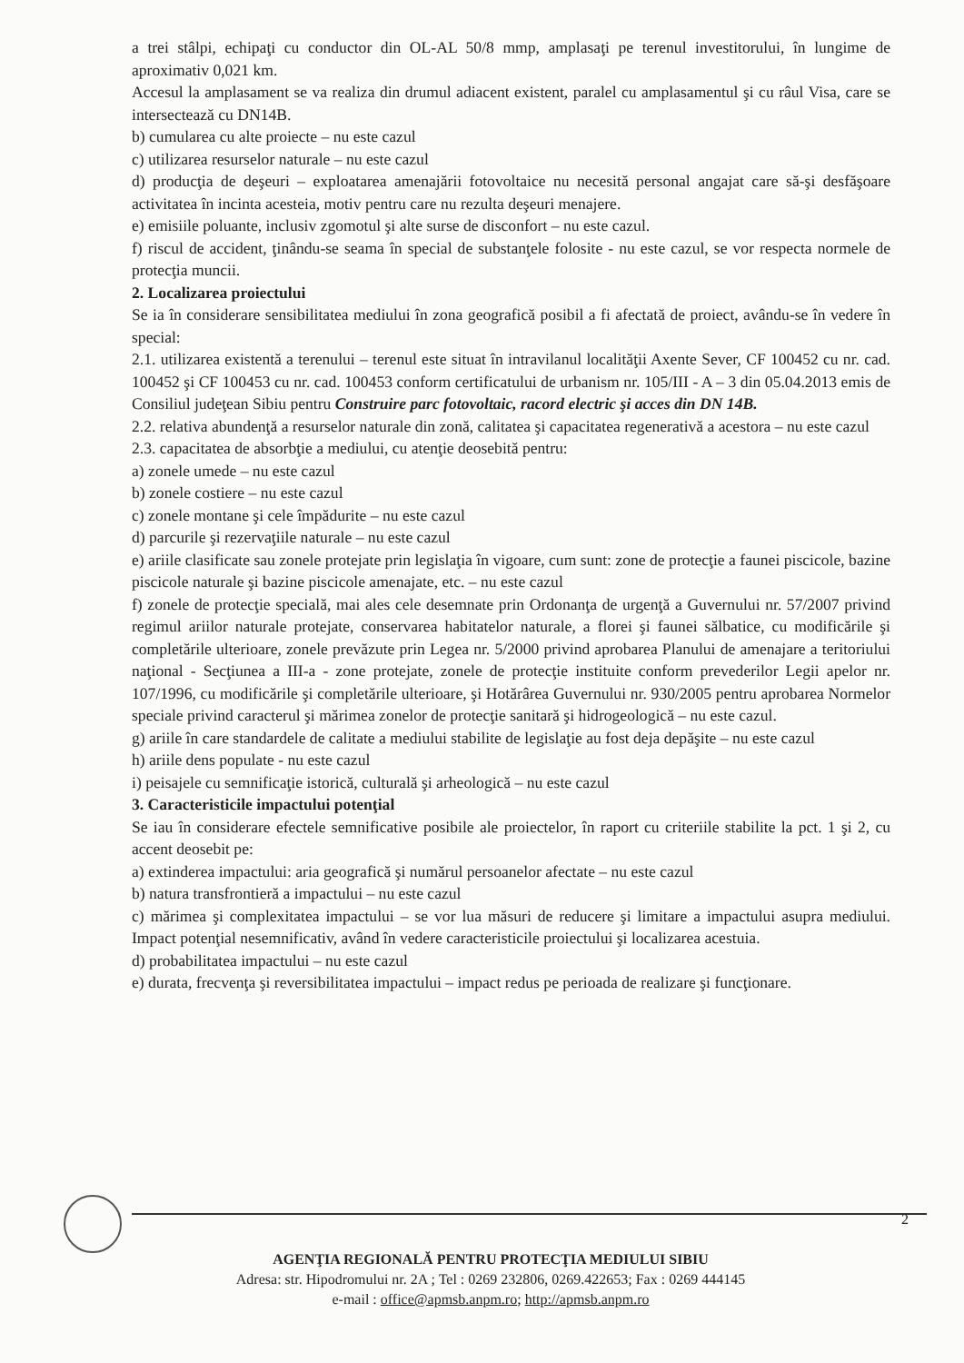a trei stâlpi, echipaţi cu conductor din OL-AL 50/8 mmp, amplasaţi pe terenul investitorului, în lungime de aproximativ 0,021 km.
Accesul la amplasament se va realiza din drumul adiacent existent, paralel cu amplasamentul şi cu râul Visa, care se intersectează cu DN14B.
b) cumularea cu alte proiecte – nu este cazul
c) utilizarea resurselor naturale – nu este cazul
d) producţia de deşeuri – exploatarea amenajării fotovoltaice nu necesită personal angajat care să-şi desfăşoare activitatea în incinta acesteia, motiv pentru care nu rezulta deşeuri menajere.
e) emisiile poluante, inclusiv zgomotul şi alte surse de disconfort – nu este cazul.
f) riscul de accident, ţinându-se seama în special de substanţele folosite - nu este cazul, se vor respecta normele de protecţia muncii.
2. Localizarea proiectului
Se ia în considerare sensibilitatea mediului în zona geografică posibil a fi afectată de proiect, avându-se în vedere în special:
2.1. utilizarea existentă a terenului – terenul este situat în intravilanul localităţii Axente Sever, CF 100452 cu nr. cad. 100452 şi CF 100453 cu nr. cad. 100453 conform certificatului de urbanism nr. 105/III - A – 3 din 05.04.2013 emis de Consiliul judeţean Sibiu pentru Construire parc fotovoltaic, racord electric şi acces din DN 14B.
2.2. relativa abundenţă a resurselor naturale din zonă, calitatea şi capacitatea regenerativă a acestora – nu este cazul
2.3. capacitatea de absorbţie a mediului, cu atenţie deosebită pentru:
a) zonele umede – nu este cazul
b) zonele costiere – nu este cazul
c) zonele montane şi cele împădurite – nu este cazul
d) parcurile şi rezervaţiile naturale – nu este cazul
e) ariile clasificate sau zonele protejate prin legislaţia în vigoare, cum sunt: zone de protecţie a faunei piscicole, bazine piscicole naturale şi bazine piscicole amenajate, etc. – nu este cazul
f) zonele de protecţie specială, mai ales cele desemnate prin Ordonanţa de urgenţă a Guvernului nr. 57/2007 privind regimul ariilor naturale protejate, conservarea habitatelor naturale, a florei şi faunei sălbatice, cu modificările şi completările ulterioare, zonele prevăzute prin Legea nr. 5/2000 privind aprobarea Planului de amenajare a teritoriului naţional - Secţiunea a III-a - zone protejate, zonele de protecţie instituite conform prevederilor Legii apelor nr. 107/1996, cu modificările şi completările ulterioare, şi Hotărârea Guvernului nr. 930/2005 pentru aprobarea Normelor speciale privind caracterul şi mărimea zonelor de protecţie sanitară şi hidrogeologică – nu este cazul.
g) ariile în care standardele de calitate a mediului stabilite de legislaţie au fost deja depăşite – nu este cazul
h) ariile dens populate - nu este cazul
i) peisajele cu semnificaţie istorică, culturală şi arheologică – nu este cazul
3. Caracteristicile impactului potenţial
Se iau în considerare efectele semnificative posibile ale proiectelor, în raport cu criteriile stabilite la pct. 1 şi 2, cu accent deosebit pe:
a) extinderea impactului: aria geografică şi numărul persoanelor afectate – nu este cazul
b) natura transfrontieră a impactului – nu este cazul
c) mărimea şi complexitatea impactului – se vor lua măsuri de reducere şi limitare a impactului asupra mediului. Impact potenţial nesemnificativ, având în vedere caracteristicile proiectului şi localizarea acestuia.
d) probabilitatea impactului – nu este cazul
e) durata, frecvenţa şi reversibilitatea impactului – impact redus pe perioada de realizare şi funcţionare.
2
AGENŢIA REGIONALĂ PENTRU PROTECŢIA MEDIULUI SIBIU
Adresa: str. Hipodromului nr. 2A ; Tel : 0269 232806, 0269.422653; Fax : 0269 444145
e-mail : office@apmsb.anpm.ro; http://apmsb.anpm.ro